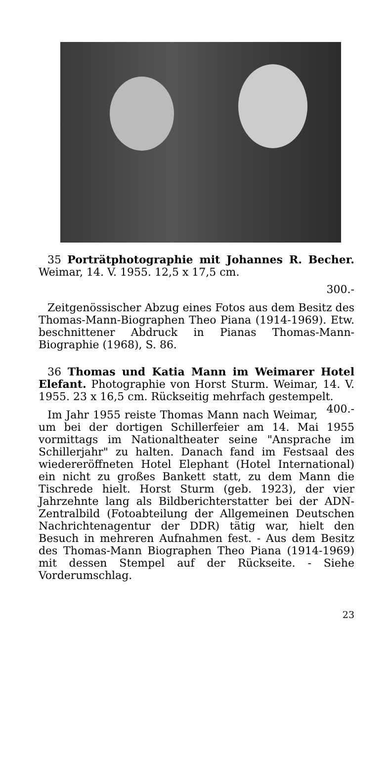35 Porträtphotographie mit Johannes R. Becher. Weimar, 14. V. 1955. 12,5 x 17,5 cm.
300.-
Zeitgenössischer Abzug eines Fotos aus dem Besitz des Thomas-Mann-Biographen Theo Piana (1914-1969). Etw. beschnittener Abdruck in Pianas Thomas-Mann-Biographie (1968), S. 86.
36 Thomas und Katia Mann im Weimarer Hotel Elefant. Photographie von Horst Sturm. Weimar, 14. V. 1955. 23 x 16,5 cm. Rückseitig mehrfach gestempelt. 400.-
Im Jahr 1955 reiste Thomas Mann nach Weimar, um bei der dortigen Schillerfeier am 14. Mai 1955 vormittags im Nationaltheater seine "Ansprache im Schillerjahr" zu halten. Danach fand im Festsaal des wiedereröffneten Hotel Elephant (Hotel International) ein nicht zu großes Bankett statt, zu dem Mann die Tischrede hielt. Horst Sturm (geb. 1923), der vier Jahrzehnte lang als Bildberichterstatter bei der ADN-Zentralbild (Fotoabteilung der Allgemeinen Deutschen Nachrichtenagentur der DDR) tätig war, hielt den Besuch in mehreren Aufnahmen fest. - Aus dem Besitz des Thomas-Mann Biographen Theo Piana (1914-1969) mit dessen Stempel auf der Rückseite. - Siehe Vorderumschlag.
23